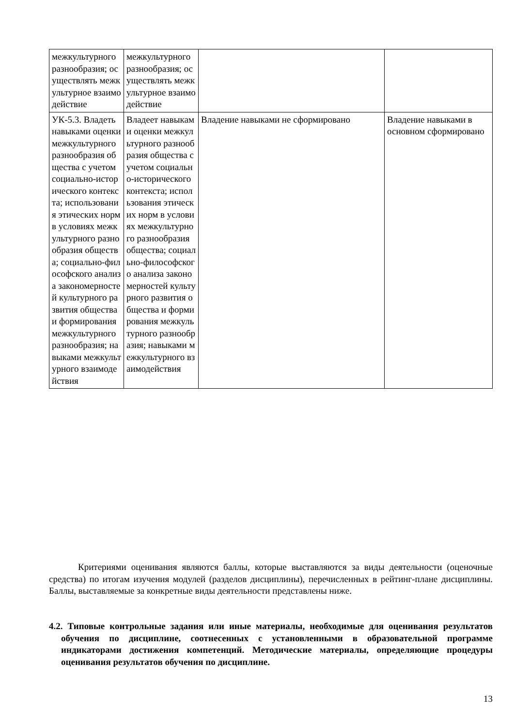| межкультурного разнообразия; осуществлять межкультурное взаимодействие | межкультурного разнообразия; осуществлять межкультурное взаимодействие | | |
| УК-5.3. Владеть навыками оценки межкультурного разнообразия общества с учетом социально-исторического контекста; использования этических норм в условиях межкультурного разнообразия общества; социально-философского анализа закономерностей культурного развития общества и формирования межкультурного разнообразия; навыками межкультурного взаимодействия | Владеет навыками оценки межкультурного разнообразия общества с учетом социально-исторического контекста; использования этических норм в условиях межкультурного разнообразия общества; социально-философского анализа закономерностей культурного развития общества и формирования межкультурного разнообразия; навыками межкультурного взаимодействия | Владение навыками не сформировано | Владение навыками в основном сформировано |
Критериями оценивания являются баллы, которые выставляются за виды деятельности (оценочные средства) по итогам изучения модулей (разделов дисциплины), перечисленных в рейтинг-плане дисциплины. Баллы, выставляемые за конкретные виды деятельности представлены ниже.
4.2. Типовые контрольные задания или иные материалы, необходимые для оценивания результатов обучения по дисциплине, соотнесенных с установленными в образовательной программе индикаторами достижения компетенций. Методические материалы, определяющие процедуры оценивания результатов обучения по дисциплине.
13